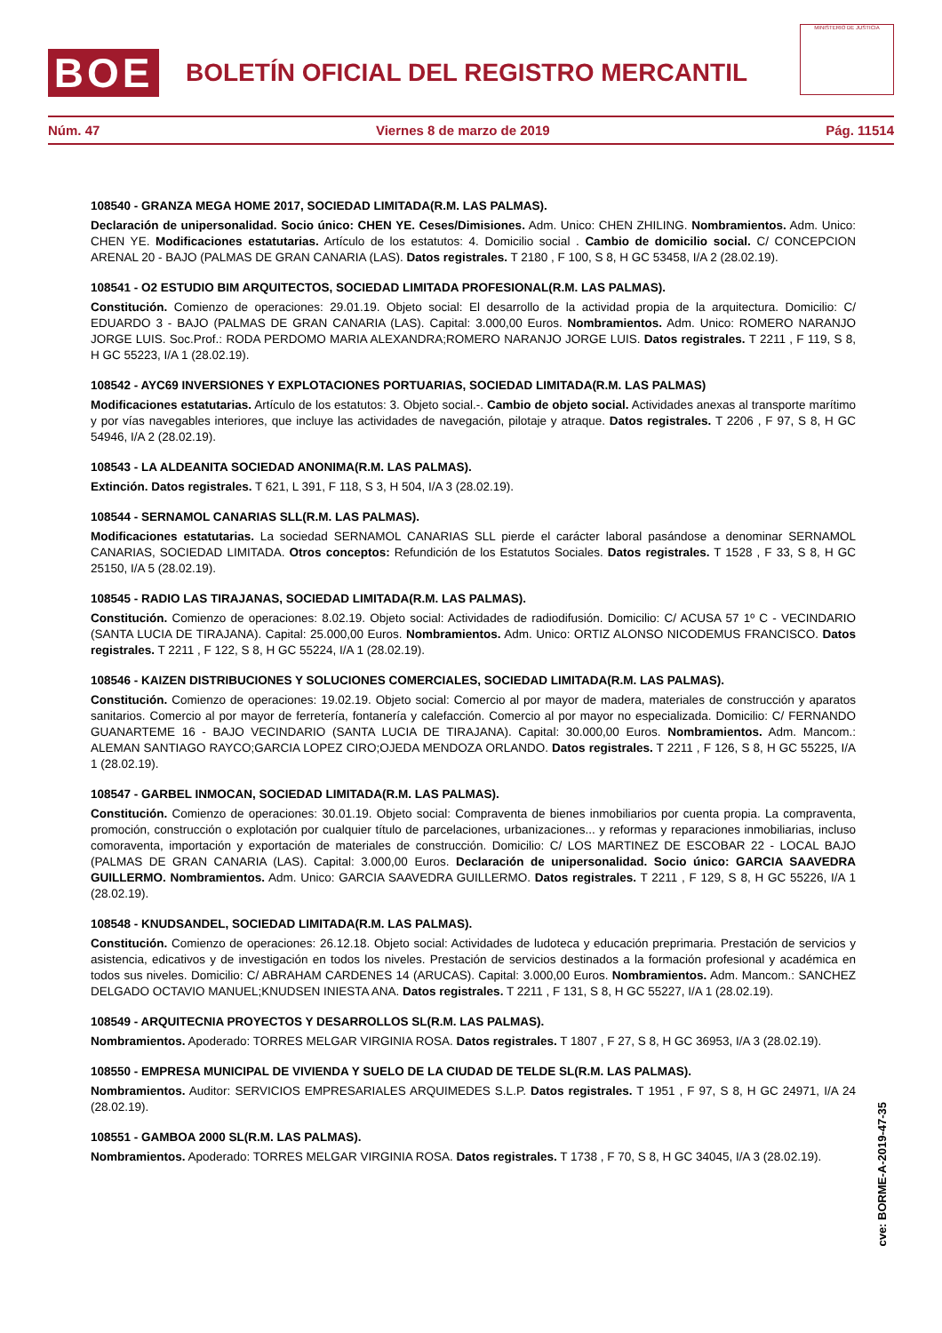BOE
BOLETÍN OFICIAL DEL REGISTRO MERCANTIL
MINISTERIO DE JUSTICIA
Núm. 47 Viernes 8 de marzo de 2019 Pág. 11514
108540 - GRANZA MEGA HOME 2017, SOCIEDAD LIMITADA(R.M. LAS PALMAS).
Declaración de unipersonalidad. Socio único: CHEN YE. Ceses/Dimisiones. Adm. Unico: CHEN ZHILING. Nombramientos. Adm. Unico: CHEN YE. Modificaciones estatutarias. Artículo de los estatutos: 4. Domicilio social . Cambio de domicilio social. C/ CONCEPCION ARENAL 20 - BAJO (PALMAS DE GRAN CANARIA (LAS). Datos registrales. T 2180 , F 100, S 8, H GC 53458, I/A 2 (28.02.19).
108541 - O2 ESTUDIO BIM ARQUITECTOS, SOCIEDAD LIMITADA PROFESIONAL(R.M. LAS PALMAS).
Constitución. Comienzo de operaciones: 29.01.19. Objeto social: El desarrollo de la actividad propia de la arquitectura. Domicilio: C/ EDUARDO 3 - BAJO (PALMAS DE GRAN CANARIA (LAS). Capital: 3.000,00 Euros. Nombramientos. Adm. Unico: ROMERO NARANJO JORGE LUIS. Soc.Prof.: RODA PERDOMO MARIA ALEXANDRA;ROMERO NARANJO JORGE LUIS. Datos registrales. T 2211 , F 119, S 8, H GC 55223, I/A 1 (28.02.19).
108542 - AYC69 INVERSIONES Y EXPLOTACIONES PORTUARIAS, SOCIEDAD LIMITADA(R.M. LAS PALMAS)
Modificaciones estatutarias. Artículo de los estatutos: 3. Objeto social.-. Cambio de objeto social. Actividades anexas al transporte marítimo y por vías navegables interiores, que incluye las actividades de navegación, pilotaje y atraque. Datos registrales. T 2206 , F 97, S 8, H GC 54946, I/A 2 (28.02.19).
108543 - LA ALDEANITA SOCIEDAD ANONIMA(R.M. LAS PALMAS).
Extinción. Datos registrales. T 621, L 391, F 118, S 3, H 504, I/A 3 (28.02.19).
108544 - SERNAMOL CANARIAS SLL(R.M. LAS PALMAS).
Modificaciones estatutarias. La sociedad SERNAMOL CANARIAS SLL pierde el carácter laboral pasándose a denominar SERNAMOL CANARIAS, SOCIEDAD LIMITADA. Otros conceptos: Refundición de los Estatutos Sociales. Datos registrales. T 1528 , F 33, S 8, H GC 25150, I/A 5 (28.02.19).
108545 - RADIO LAS TIRAJANAS, SOCIEDAD LIMITADA(R.M. LAS PALMAS).
Constitución. Comienzo de operaciones: 8.02.19. Objeto social: Actividades de radiodifusión. Domicilio: C/ ACUSA 57 1º C - VECINDARIO (SANTA LUCIA DE TIRAJANA). Capital: 25.000,00 Euros. Nombramientos. Adm. Unico: ORTIZ ALONSO NICODEMUS FRANCISCO. Datos registrales. T 2211 , F 122, S 8, H GC 55224, I/A 1 (28.02.19).
108546 - KAIZEN DISTRIBUCIONES Y SOLUCIONES COMERCIALES, SOCIEDAD LIMITADA(R.M. LAS PALMAS).
Constitución. Comienzo de operaciones: 19.02.19. Objeto social: Comercio al por mayor de madera, materiales de construcción y aparatos sanitarios. Comercio al por mayor de ferretería, fontanería y calefacción. Comercio al por mayor no especializada. Domicilio: C/ FERNANDO GUANARTEME 16 - BAJO VECINDARIO (SANTA LUCIA DE TIRAJANA). Capital: 30.000,00 Euros. Nombramientos. Adm. Mancom.: ALEMAN SANTIAGO RAYCO;GARCIA LOPEZ CIRO;OJEDA MENDOZA ORLANDO. Datos registrales. T 2211 , F 126, S 8, H GC 55225, I/A 1 (28.02.19).
108547 - GARBEL INMOCAN, SOCIEDAD LIMITADA(R.M. LAS PALMAS).
Constitución. Comienzo de operaciones: 30.01.19. Objeto social: Compraventa de bienes inmobiliarios por cuenta propia. La compraventa, promoción, construcción o explotación por cualquier título de parcelaciones, urbanizaciones... y reformas y reparaciones inmobiliarias, incluso comoraventa, importación y exportación de materiales de construcción. Domicilio: C/ LOS MARTINEZ DE ESCOBAR 22 - LOCAL BAJO (PALMAS DE GRAN CANARIA (LAS). Capital: 3.000,00 Euros. Declaración de unipersonalidad. Socio único: GARCIA SAAVEDRA GUILLERMO. Nombramientos. Adm. Unico: GARCIA SAAVEDRA GUILLERMO. Datos registrales. T 2211 , F 129, S 8, H GC 55226, I/A 1 (28.02.19).
108548 - KNUDSANDEL, SOCIEDAD LIMITADA(R.M. LAS PALMAS).
Constitución. Comienzo de operaciones: 26.12.18. Objeto social: Actividades de ludoteca y educación preprimaria. Prestación de servicios y asistencia, edicativos y de investigación en todos los niveles. Prestación de servicios destinados a la formación profesional y académica en todos sus niveles. Domicilio: C/ ABRAHAM CARDENES 14 (ARUCAS). Capital: 3.000,00 Euros. Nombramientos. Adm. Mancom.: SANCHEZ DELGADO OCTAVIO MANUEL;KNUDSEN INIESTA ANA. Datos registrales. T 2211 , F 131, S 8, H GC 55227, I/A 1 (28.02.19).
108549 - ARQUITECNIA PROYECTOS Y DESARROLLOS SL(R.M. LAS PALMAS).
Nombramientos. Apoderado: TORRES MELGAR VIRGINIA ROSA. Datos registrales. T 1807 , F 27, S 8, H GC 36953, I/A 3 (28.02.19).
108550 - EMPRESA MUNICIPAL DE VIVIENDA Y SUELO DE LA CIUDAD DE TELDE SL(R.M. LAS PALMAS).
Nombramientos. Auditor: SERVICIOS EMPRESARIALES ARQUIMEDES S.L.P. Datos registrales. T 1951 , F 97, S 8, H GC 24971, I/A 24 (28.02.19).
108551 - GAMBOA 2000 SL(R.M. LAS PALMAS).
Nombramientos. Apoderado: TORRES MELGAR VIRGINIA ROSA. Datos registrales. T 1738 , F 70, S 8, H GC 34045, I/A 3 (28.02.19).
cve: BORME-A-2019-47-35